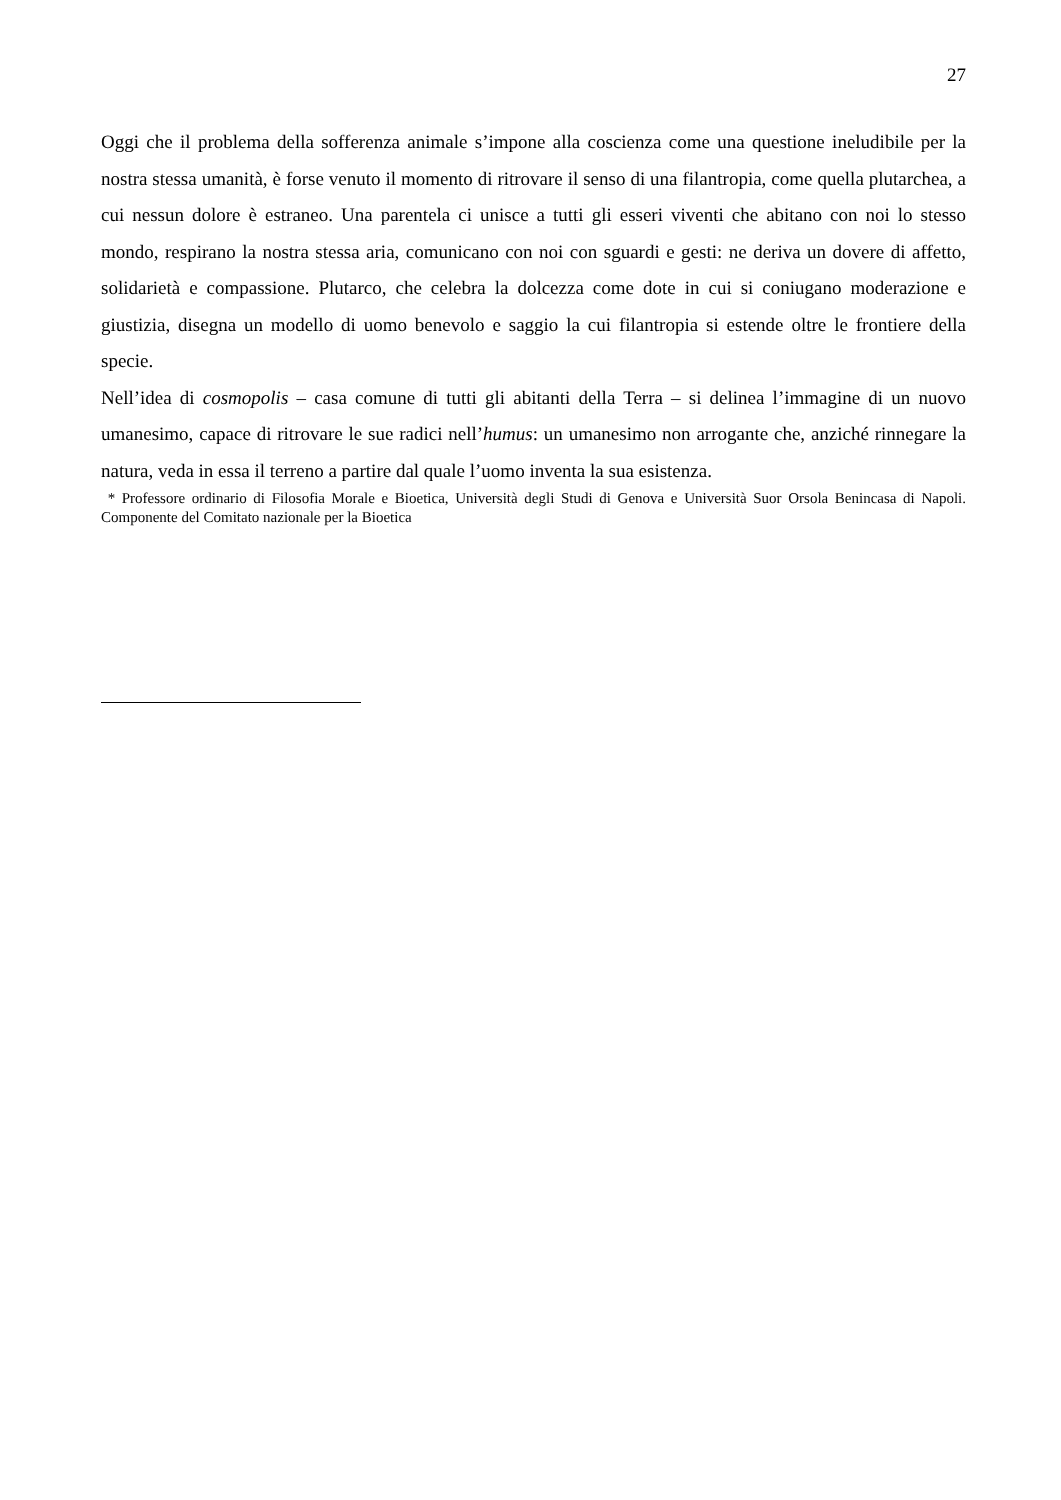27
Oggi che il problema della sofferenza animale s’impone alla coscienza come una questione ineludibile per la nostra stessa umanità, è forse venuto il momento di ritrovare il senso di una filantropia, come quella plutarchea, a cui nessun dolore è estraneo. Una parentela ci unisce a tutti gli esseri viventi che abitano con noi lo stesso mondo, respirano la nostra stessa aria, comunicano con noi con sguardi e gesti: ne deriva un dovere di affetto, solidarietà e compassione. Plutarco, che celebra la dolcezza come dote in cui si coniugano moderazione e giustizia, disegna un modello di uomo benevolo e saggio la cui filantropia si estende oltre le frontiere della specie.
Nell’idea di cosmopolis – casa comune di tutti gli abitanti della Terra – si delinea l’immagine di un nuovo umanesimo, capace di ritrovare le sue radici nell’humus: un umanesimo non arrogante che, anziché rinnegare la natura, veda in essa il terreno a partire dal quale l’uomo inventa la sua esistenza.
* Professore ordinario di Filosofia Morale e Bioetica, Università degli Studi di Genova e Università Suor Orsola Benincasa di Napoli. Componente del Comitato nazionale per la Bioetica